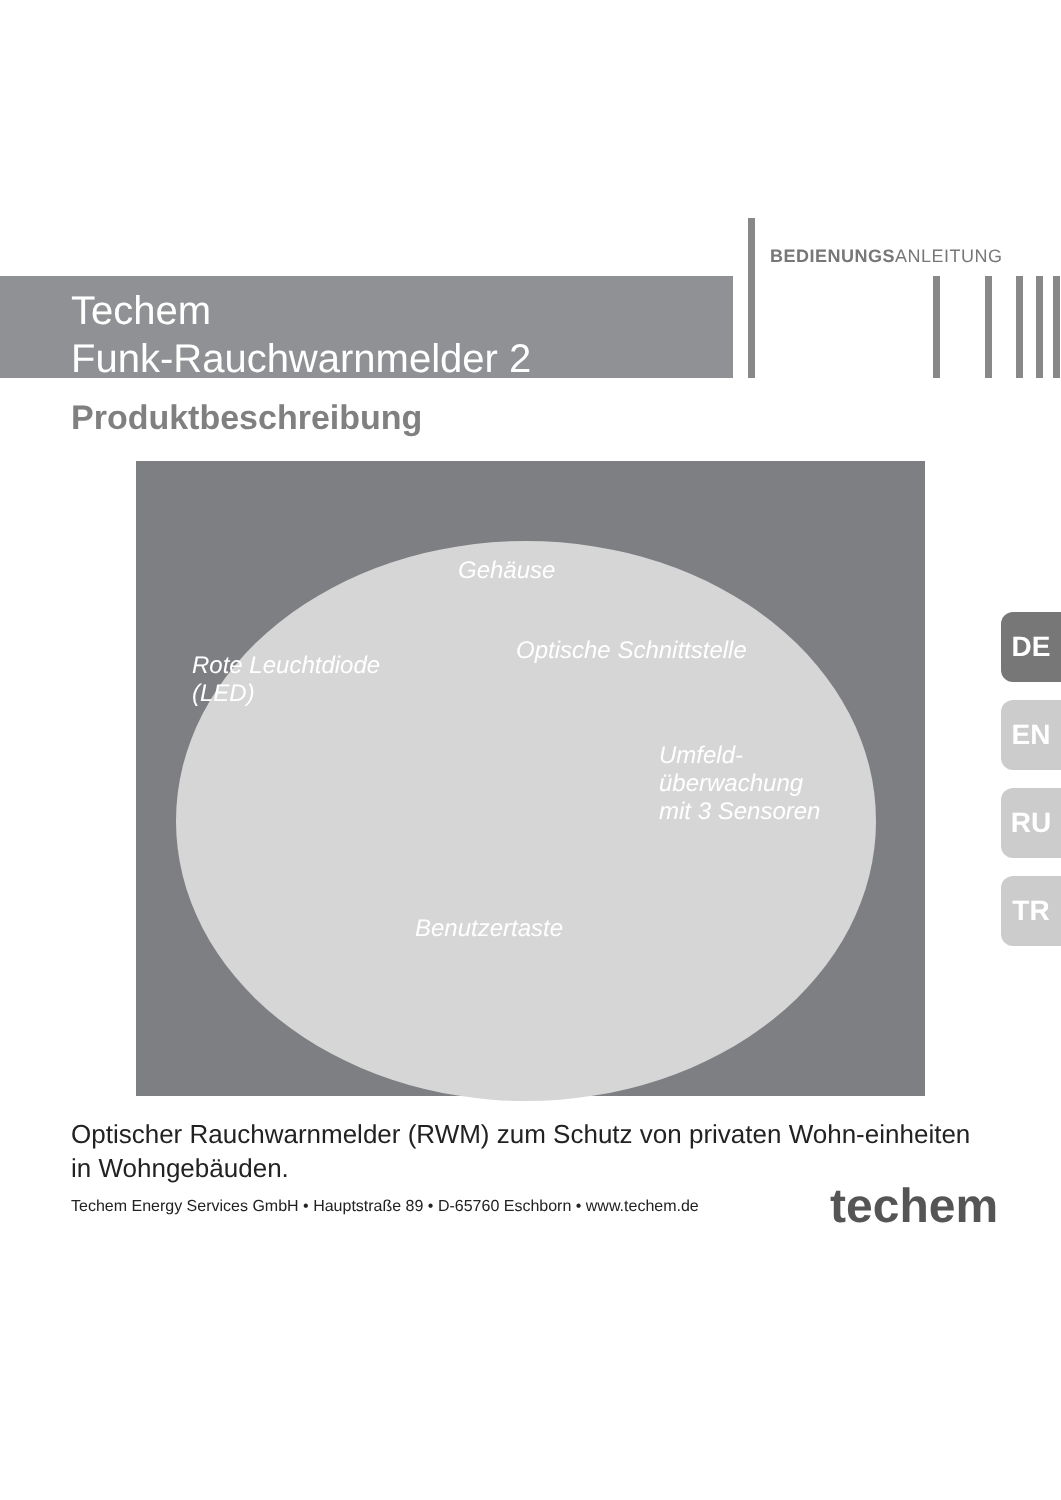BEDIENUNGSANLEITUNG
Techem
Funk-Rauchwarnmelder 2
Produktbeschreibung
Gehäuse
Rote Leuchtdiode
(LED)
Optische Schnittstelle
Umfeld-
überwachung
mit 3 Sensoren
Benutzertaste
DE
EN
RU
TR
Optischer Rauchwarnmelder (RWM) zum Schutz von privaten Wohn-einheiten in Wohngebäuden.
Techem Energy Services GmbH • Hauptstraße 89 • D-65760 Eschborn • www.techem.de
techem